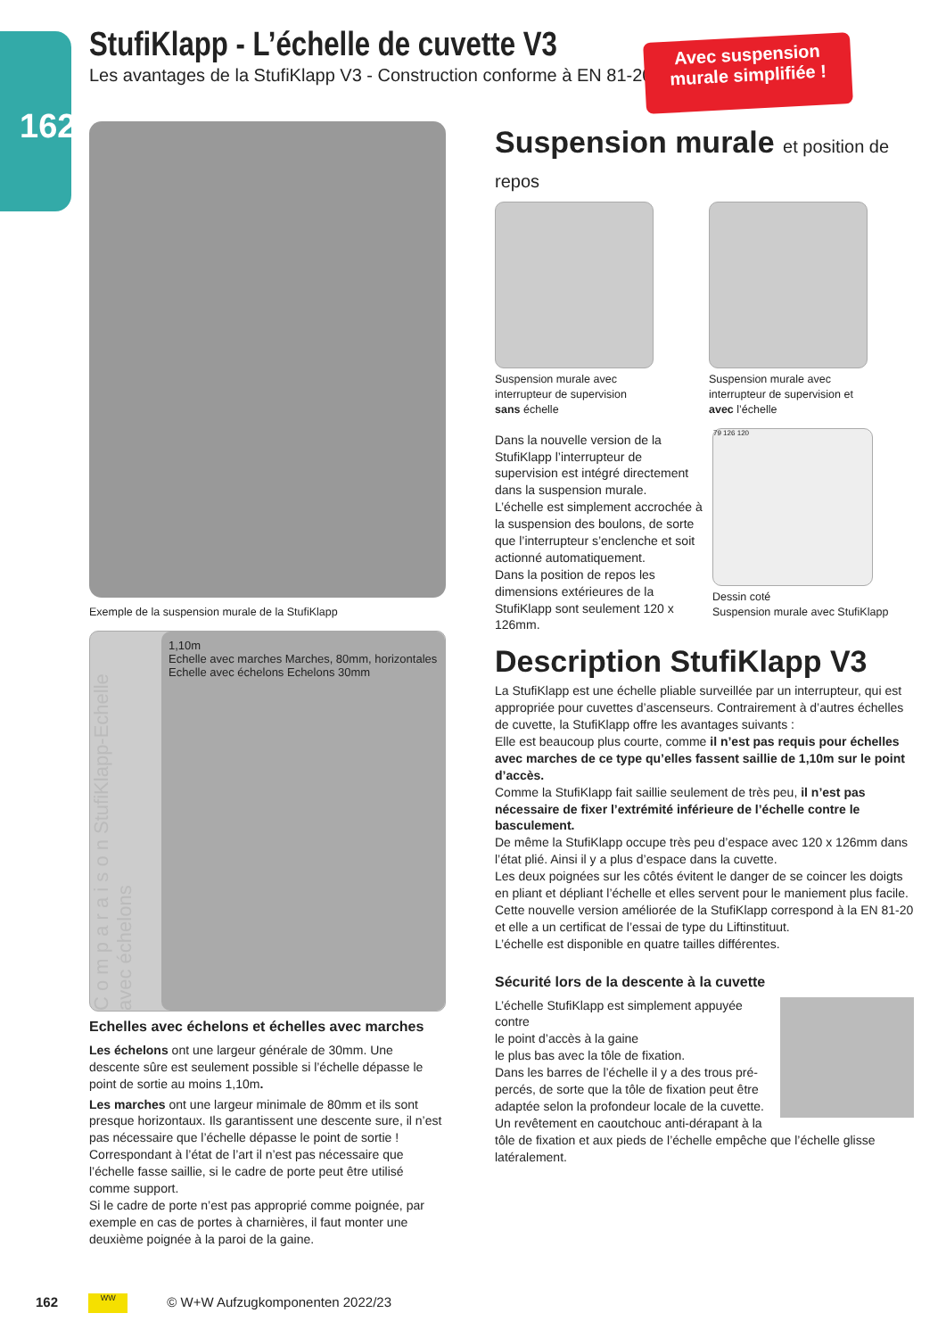162
StufiKlapp - L’échelle de cuvette V3
Les avantages de la StufiKlapp V3 - Construction conforme à EN 81-20
Avec suspension
murale simplifiée !
Exemple de la suspension murale de la StufiKlapp
C o m p a r a i s o n StufiKlapp-Echelle avec échelons
1,10m
Echelle avec marches Marches, 80mm, horizontales
Echelle avec échelons Echelons 30mm
Echelles avec échelons et échelles avec marches
Les échelons ont une largeur générale de 30mm. Une descente sûre est seulement possible si l’échelle dépasse le point de sortie au moins 1,10m.
Les marches ont une largeur minimale de 80mm et ils sont presque horizontaux. Ils garantissent une descente sure, il n’est pas nécessaire que l’échelle dépasse le point de sortie ! Correspondant à l’état de l’art il n’est pas nécessaire que l’échelle fasse saillie, si le cadre de porte peut être utilisé comme support.
Si le cadre de porte n’est pas approprié comme poignée, par exemple en cas de portes à charnières, il faut monter une deuxième poignée à la paroi de la gaine.
Suspension murale et position de repos
Suspension murale avec interrupteur de supervision sans échelle
Suspension murale avec interrupteur de supervision et avec l’échelle
Dans la nouvelle version de la StufiKlapp l’interrupteur de supervision est intégré directement dans la suspension murale.
L’échelle est simplement accrochée à la suspension des boulons, de sorte que l’interrupteur s’enclenche et soit actionné automatiquement.
Dans la position de repos les dimensions extérieures de la StufiKlapp sont seulement 120 x 126mm.
79 126 120
Dessin coté
Suspension murale avec StufiKlapp
Description StufiKlapp V3
La StufiKlapp est une échelle pliable surveillée par un interrupteur, qui est appropriée pour cuvettes d’ascenseurs. Contrairement à d’autres échelles de cuvette, la StufiKlapp offre les avantages suivants :
Elle est beaucoup plus courte, comme il n’est pas requis pour échelles avec marches de ce type qu’elles fassent saillie de 1,10m sur le point d’accès.
Comme la StufiKlapp fait saillie seulement de très peu, il n’est pas nécessaire de fixer l’extrémité inférieure de l’échelle contre le basculement.
De même la StufiKlapp occupe très peu d’espace avec 120 x 126mm dans l’état plié. Ainsi il y a plus d’espace dans la cuvette.
Les deux poignées sur les côtés évitent le danger de se coincer les doigts en pliant et dépliant l’échelle et elles servent pour le maniement plus facile.
Cette nouvelle version améliorée de la StufiKlapp correspond à la EN 81-20 et elle a un certificat de l’essai de type du Liftinstituut.
L’échelle est disponible en quatre tailles différentes.
Sécurité lors de la descente à la cuvette
L’échelle StufiKlapp est simplement appuyée contre
le point d’accès à la gaine
le plus bas avec la tôle de fixation.
Dans les barres de l’échelle il y a des trous pré-percés, de sorte que la tôle de fixation peut être adaptée selon la profondeur locale de la cuvette.
Un revêtement en caoutchouc anti-dérapant à la tôle de fixation et aux pieds de l’échelle empêche que l’échelle glisse latéralement.
162 WW © W+W Aufzugkomponenten 2022/23